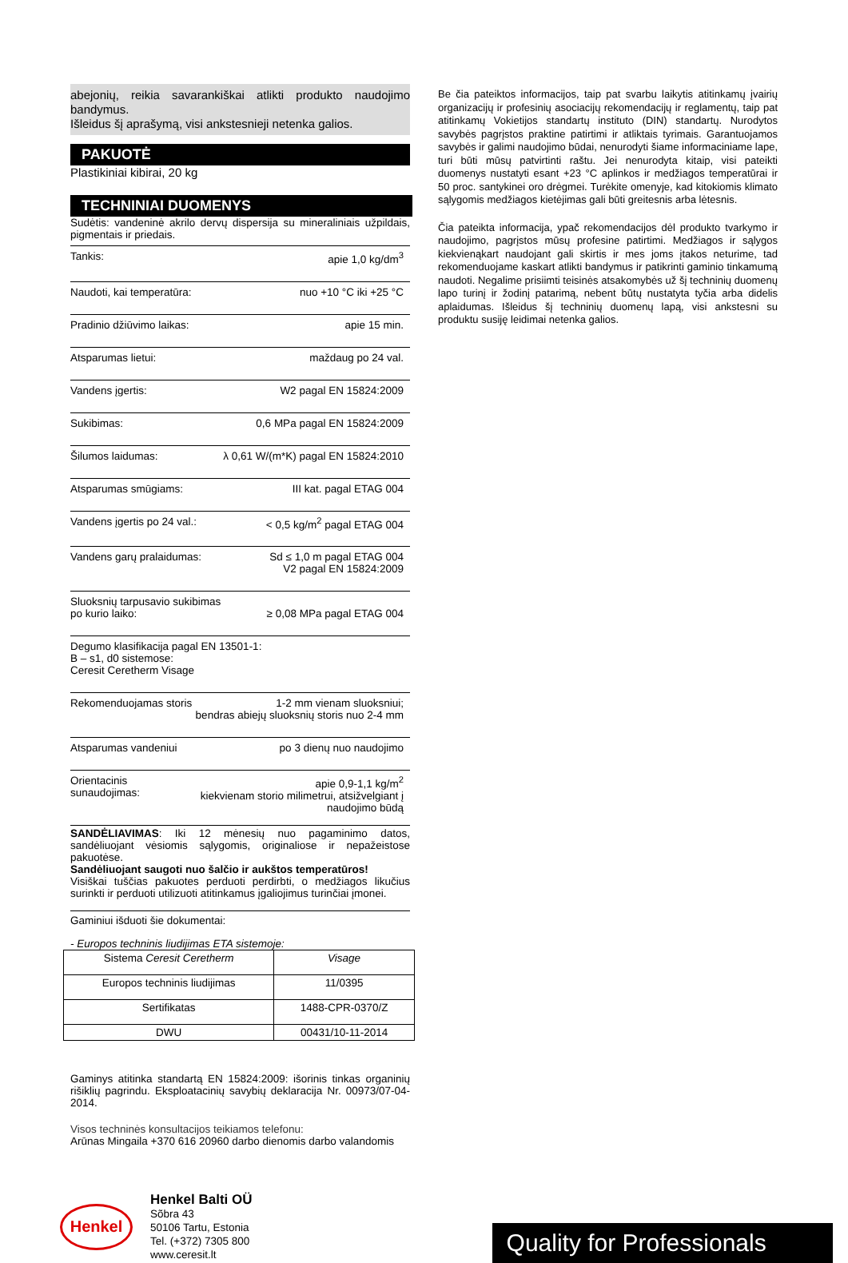abejonių, reikia savarankiškai atlikti produkto naudojimo bandymus.
Išleidus šį aprašymą, visi ankstesnieji netenka galios.
PAKUOTĖ
Plastikiniai kibirai, 20 kg
TECHNINIAI DUOMENYS
Sudėtis: vandeninė akrilo dervų dispersija su mineraliniais užpildais, pigmentais ir priedais.
Tankis: apie 1,0 kg/dm<sup>3</sup>
Naudoti, kai temperatūra: nuo +10 °C iki +25 °C
Pradinio džiūvimo laikas: apie 15 min.
Atsparumas lietui: maždaug po 24 val.
Vandens įgertis: W2 pagal EN 15824:2009
Sukibimas: 0,6 MPa pagal EN 15824:2009
Šilumos laidumas: λ 0,61 W/(m*K) pagal EN 15824:2010
Atsparumas smūgiams: III kat. pagal ETAG 004
Vandens įgertis po 24 val.: < 0,5 kg/m<sup>2</sup> pagal ETAG 004
Vandens garų pralaidumas: Sd ≤ 1,0 m pagal ETAG 004
V2 pagal EN 15824:2009
Sluoksnių tarpusavio sukibimas
po kurio laiko:
≥ 0,08 MPa pagal ETAG 004
Degumo klasifikacija pagal EN 13501-1:
B – s1, d0 sistemose:
Ceresit Ceretherm Visage
Rekomenduojamas storis 1-2 mm vienam sluoksniui;
bendras abiejų sluoksnių storis nuo 2-4 mm
Atsparumas vandeniui po 3 dienų nuo naudojimo
Orientacinis sunaudojimas: apie 0,9-1,1 kg/m<sup>2</sup>
kiekvienam storio milimetrui, atsižvelgiant į naudojimo būdą
SANDĖLIAVIMAS: Iki 12 mėnesių nuo pagaminimo datos, sandėliuojant vėsiomis sąlygomis, originaliose ir nepažeistose pakuotėse.
Sandėliuojant saugoti nuo šalčio ir aukštos temperatūros!
Visiškai tuščias pakuotes perduoti perdirbti, o medžiagos likučius surinkti ir perduoti utilizuoti atitinkamus įgaliojimus turinčiai įmonei.
Gaminiui išduoti šie dokumentai:
- Europos techninis liudijimas ETA sistemoje:
| Sistema Ceresit Ceretherm | Visage |
| Europos techninis liudijimas | 11/0395 |
| Sertifikatas | 1488-CPR-0370/Z |
| DWU | 00431/10-11-2014 |
Gaminys atitinka standartą EN 15824:2009: išorinis tinkas organinių rišiklių pagrindu. Eksploatacinių savybių deklaracija Nr. 00973/07-04-2014.
Visos techninės konsultacijos teikiamos telefonu:
Arūnas Mingaila +370 616 20960 darbo dienomis darbo valandomis
Be čia pateiktos informacijos, taip pat svarbu laikytis atitinkamų įvairių organizacijų ir profesinių asociacijų rekomendacijų ir reglamentų, taip pat atitinkamų Vokietijos standartų instituto (DIN) standartų. Nurodytos savybės pagrįstos praktine patirtimi ir atliktais tyrimais. Garantuojamos savybės ir galimi naudojimo būdai, nenurodyti šiame informaciniame lape, turi būti mūsų patvirtinti raštu. Jei nenurodyta kitaip, visi pateikti duomenys nustatyti esant +23 °C aplinkos ir medžiagos temperatūrai ir 50 proc. santykinei oro drėgmei. Turėkite omenyje, kad kitokiomis klimato sąlygomis medžiagos kietėjimas gali būti greitesnis arba lėtesnis.
Čia pateikta informacija, ypač rekomendacijos dėl produkto tvarkymo ir naudojimo, pagrįstos mūsų profesine patirtimi. Medžiagos ir sąlygos kiekvienąkart naudojant gali skirtis ir mes joms įtakos neturime, tad rekomenduojame kaskart atlikti bandymus ir patikrinti gaminio tinkamumą naudoti. Negalime prisiimti teisinės atsakomybės už šį techninių duomenų lapo turinį ir žodinį patarimą, nebent būtų nustatyta tyčia arba didelis aplaidumas. Išleidus šį techninių duomenų lapą, visi ankstesni su produktu susiję leidimai netenka galios.
Henkel
Henkel Balti OÜ
Sõbra 43
50106 Tartu, Estonia
Tel. (+372) 7305 800
www.ceresit.lt
Quality for Professionals